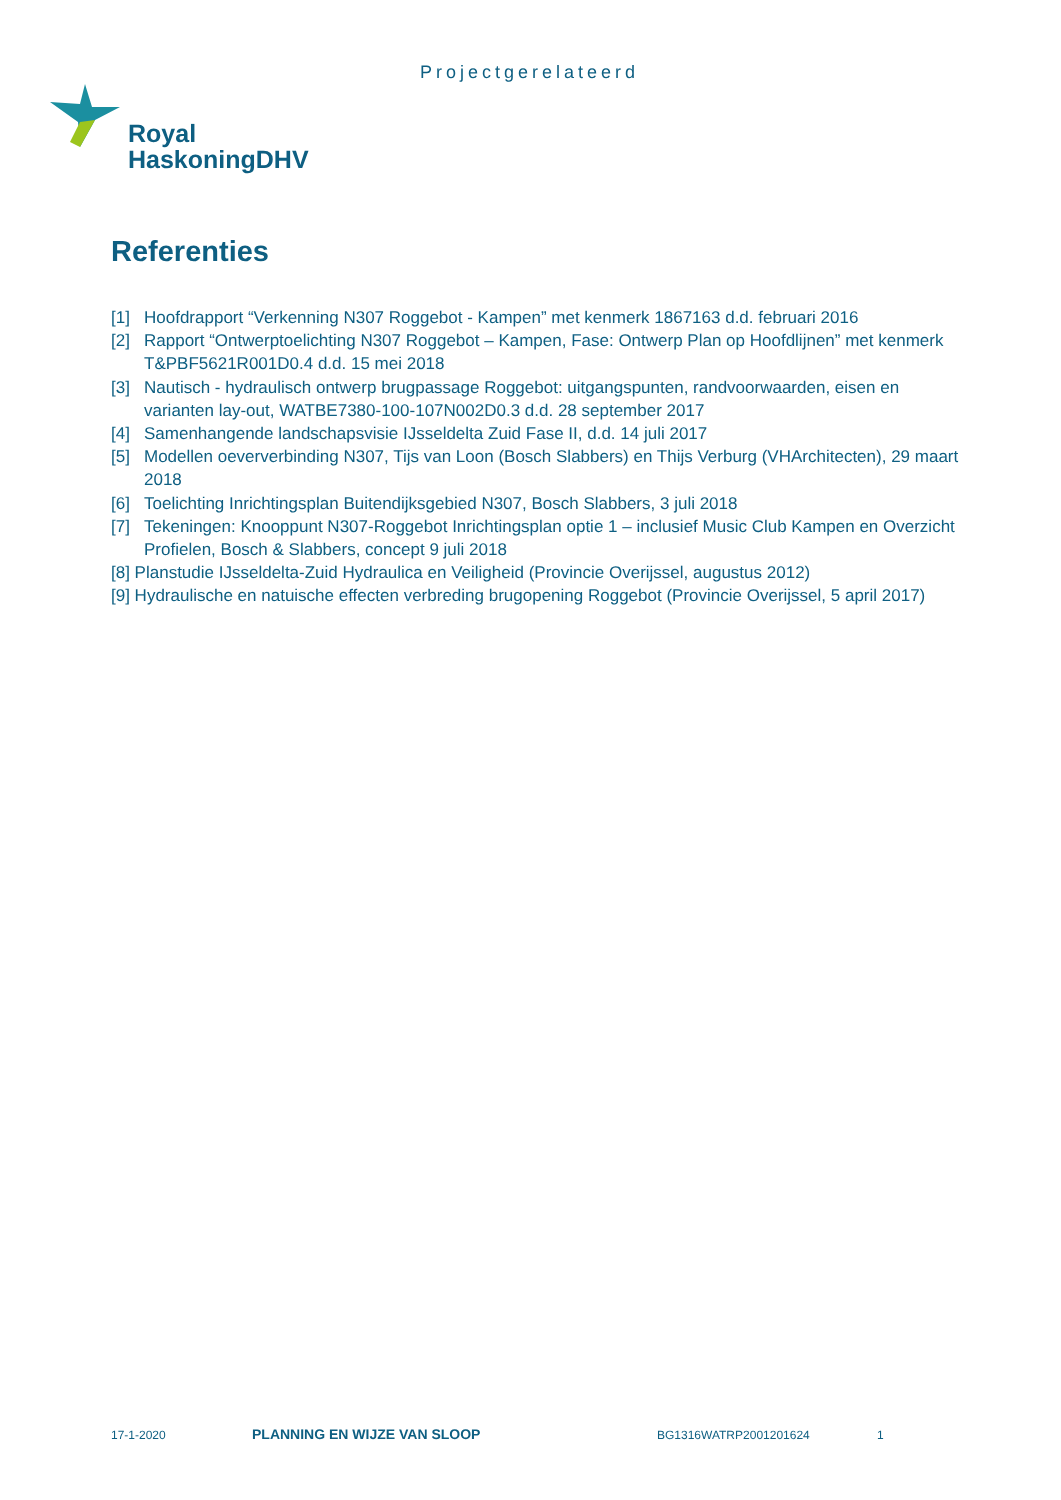Projectgerelateerd
Royal
HaskoningDHV
Referenties
[1] Hoofdrapport “Verkenning N307 Roggebot - Kampen” met kenmerk 1867163 d.d. februari 2016
[2] Rapport “Ontwerptoelichting N307 Roggebot – Kampen, Fase: Ontwerp Plan op Hoofdlijnen” met kenmerk T&PBF5621R001D0.4 d.d. 15 mei 2018
[3] Nautisch - hydraulisch ontwerp brugpassage Roggebot: uitgangspunten, randvoorwaarden, eisen en varianten lay-out, WATBE7380-100-107N002D0.3 d.d. 28 september 2017
[4] Samenhangende landschapsvisie IJsseldelta Zuid Fase II, d.d. 14 juli 2017
[5] Modellen oeververbinding N307, Tijs van Loon (Bosch Slabbers) en Thijs Verburg (VHArchitecten), 29 maart 2018
[6] Toelichting Inrichtingsplan Buitendijksgebied N307, Bosch Slabbers, 3 juli 2018
[7] Tekeningen: Knooppunt N307-Roggebot Inrichtingsplan optie 1 – inclusief Music Club Kampen en Overzicht Profielen, Bosch & Slabbers, concept 9 juli 2018
[8] Planstudie IJsseldelta-Zuid Hydraulica en Veiligheid (Provincie Overijssel, augustus 2012)
[9] Hydraulische en natuische effecten verbreding brugopening Roggebot (Provincie Overijssel, 5 april 2017)
17-1-2020 PLANNING EN WIJZE VAN SLOOP BG1316WATRP2001201624 1